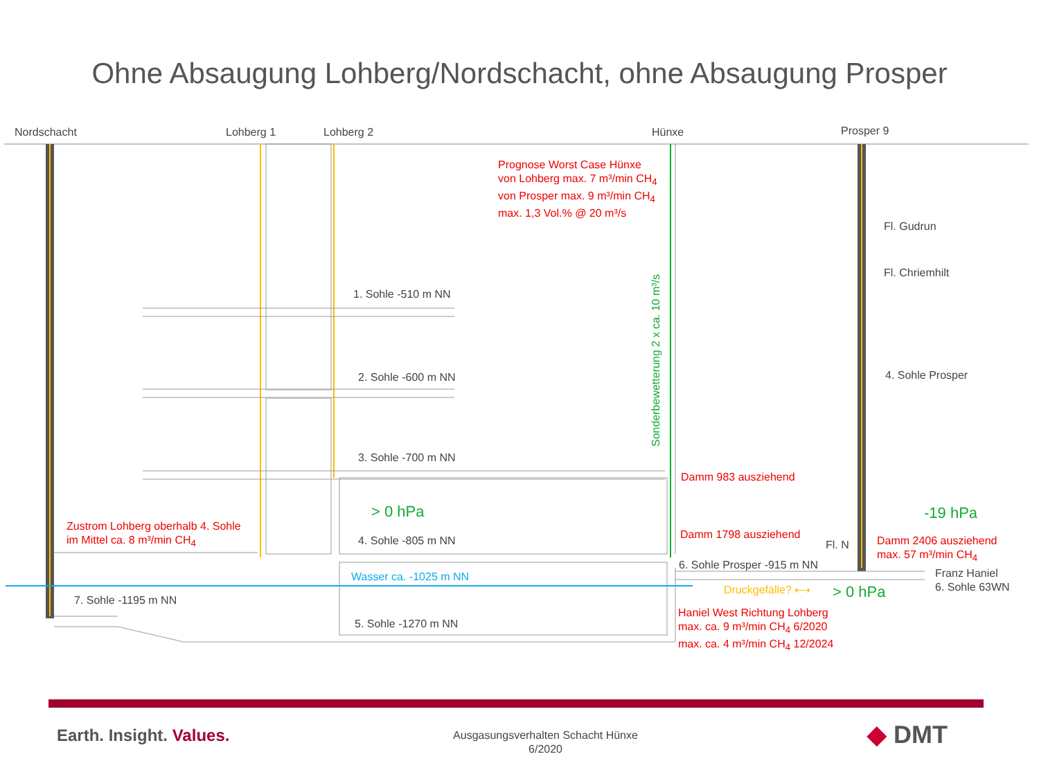Ohne Absaugung Lohberg/Nordschacht, ohne Absaugung Prosper
Nordschacht Lohberg 1 Lohberg 2 Hünxe Prosper 9
Prognose Worst Case Hünxe
von Lohberg max. 7 m³/min CH<sub>4</sub>
von Prosper max. 9 m³/min CH<sub>4</sub>
max. 1,3 Vol.% @ 20 m³/s
Fl. Gudrun
Fl. Chriemhilt
Sonderbewetterung 2 x ca. 10 m³/s
1. Sohle -510 m NN
2. Sohle -600 m NN 4. Sohle Prosper
3. Sohle -700 m NN
Damm 983 ausziehend
> 0 hPa -19 hPa
Zustrom Lohberg oberhalb 4. Sohle
im Mittel ca. 8 m³/min CH<sub>4</sub>
Damm 1798 ausziehend
4. Sohle -805 m NN Fl. N
Damm 2406 ausziehend
max. 57 m³/min CH<sub>4</sub>
6. Sohle Prosper -915 m NN
Franz Haniel
6. Sohle 63WN
Wasser ca. -1025 m NN
Druckgefälle? ⟷ > 0 hPa
7. Sohle -1195 m NN
Haniel West Richtung Lohberg
max. ca. 9 m³/min CH<sub>4</sub> 6/2020
max. ca. 4 m³/min CH<sub>4</sub> 12/2024
5. Sohle -1270 m NN
Earth. Insight. Values.
Ausgasungsverhalten Schacht Hünxe
6/2020
◆ DMT